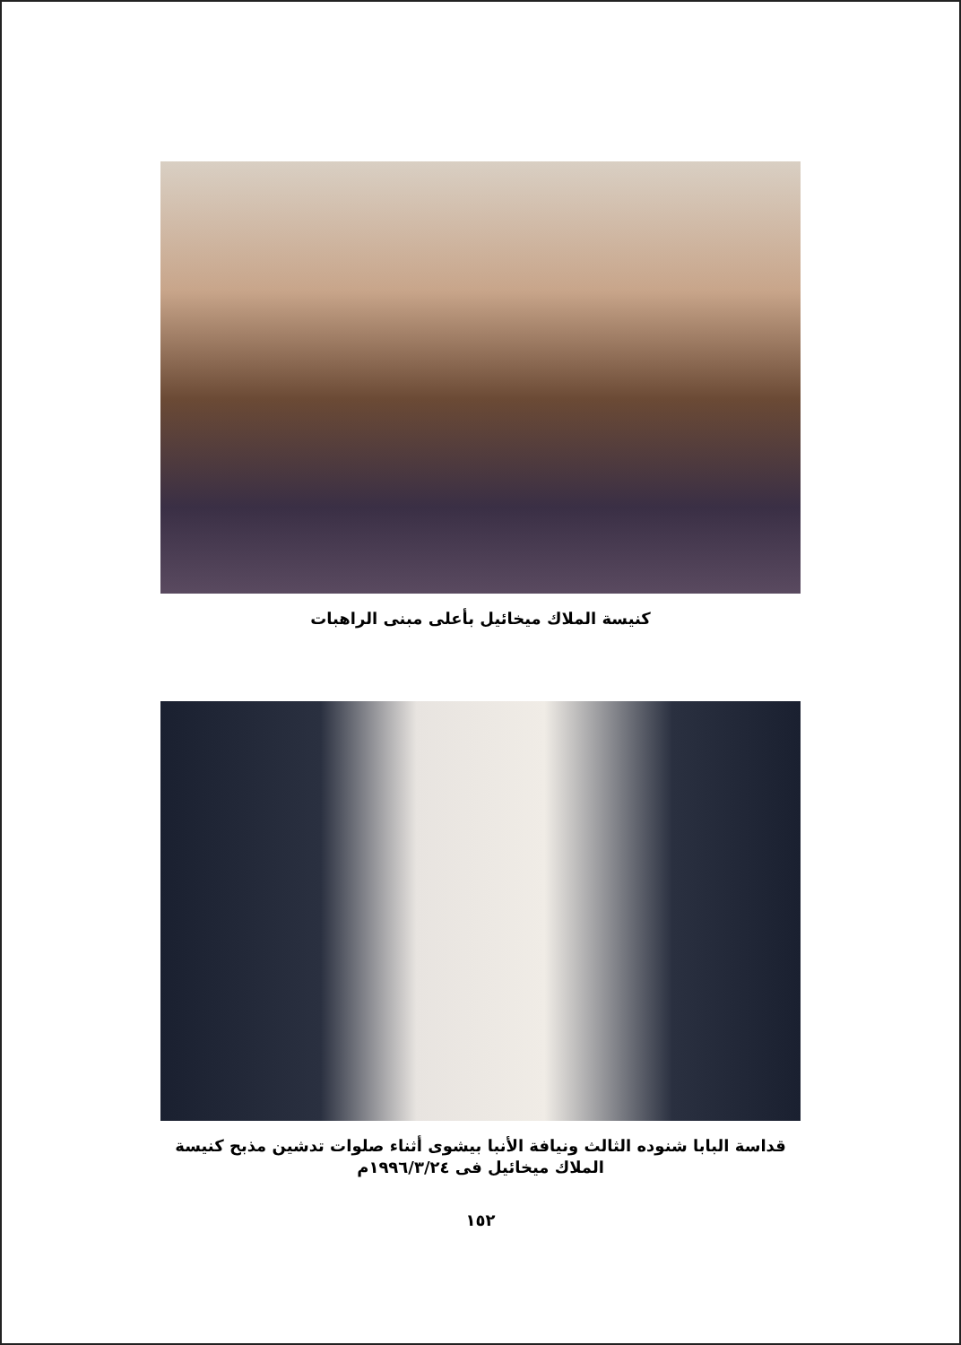كنيسة الملاك ميخائيل بأعلى مبنى الراهبات
قداسة البابا شنوده الثالث ونيافة الأنبا بيشوى أثناء صلوات تدشين مذبح كنيسة الملاك ميخائيل فى ١٩٩٦/٣/٢٤م
١٥٢